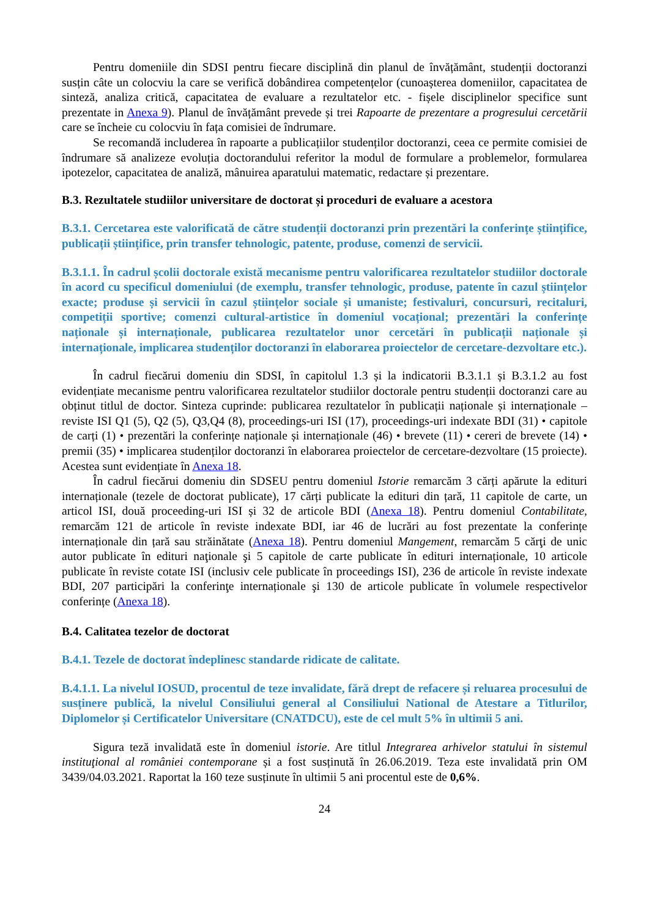Pentru domeniile din SDSI pentru fiecare disciplină din planul de învățământ, studenții doctoranzi susțin câte un colocviu la care se verifică dobândirea competențelor (cunoașterea domeniilor, capacitatea de sinteză, analiza critică, capacitatea de evaluare a rezultatelor etc. - fișele disciplinelor specifice sunt prezentate in Anexa 9). Planul de învățământ prevede și trei Rapoarte de prezentare a progresului cercetării care se încheie cu colocviu în fața comisiei de îndrumare.
Se recomandă includerea în rapoarte a publicațiilor studenților doctoranzi, ceea ce permite comisiei de îndrumare să analizeze evoluția doctorandului referitor la modul de formulare a problemelor, formularea ipotezelor, capacitatea de analiză, mânuirea aparatului matematic, redactare și prezentare.
B.3. Rezultatele studiilor universitare de doctorat și proceduri de evaluare a acestora
B.3.1. Cercetarea este valorificată de către studenții doctoranzi prin prezentări la conferințe științifice, publicații științifice, prin transfer tehnologic, patente, produse, comenzi de servicii.
B.3.1.1. În cadrul școlii doctorale există mecanisme pentru valorificarea rezultatelor studiilor doctorale în acord cu specificul domeniului (de exemplu, transfer tehnologic, produse, patente în cazul științelor exacte; produse și servicii în cazul științelor sociale și umaniste; festivaluri, concursuri, recitaluri, competiții sportive; comenzi cultural-artistice în domeniul vocațional; prezentări la conferințe naționale și internaționale, publicarea rezultatelor unor cercetări în publicații naționale și internaționale, implicarea studenților doctoranzi în elaborarea proiectelor de cercetare-dezvoltare etc.).
În cadrul fiecărui domeniu din SDSI, în capitolul 1.3 și la indicatorii B.3.1.1 și B.3.1.2 au fost evidențiate mecanisme pentru valorificarea rezultatelor studiilor doctorale pentru studenții doctoranzi care au obținut titlul de doctor. Sinteza cuprinde: publicarea rezultatelor în publicații naționale și internaționale – reviste ISI Q1 (5), Q2 (5), Q3,Q4 (8), proceedings-uri ISI (17), proceedings-uri indexate BDI (31) • capitole de carți (1) • prezentări la conferințe naționale și internaționale (46) • brevete (11) • cereri de brevete (14) • premii (35) • implicarea studenților doctoranzi în elaborarea proiectelor de cercetare-dezvoltare (15 proiecte). Acestea sunt evidențiate în Anexa 18.
În cadrul fiecărui domeniu din SDSEU pentru domeniul Istorie remarcăm 3 cărți apărute la edituri internaționale (tezele de doctorat publicate), 17 cărți publicate la edituri din țară, 11 capitole de carte, un articol ISI, două proceeding-uri ISI și 32 de articole BDI (Anexa 18). Pentru domeniul Contabilitate, remarcăm 121 de articole în reviste indexate BDI, iar 46 de lucrări au fost prezentate la conferințe internaționale din țară sau străinătate (Anexa 18). Pentru domeniul Mangement, remarcăm 5 cărţi de unic autor publicate în edituri naţionale şi 5 capitole de carte publicate în edituri internaționale, 10 articole publicate în reviste cotate ISI (inclusiv cele publicate în proceedings ISI), 236 de articole în reviste indexate BDI, 207 participări la conferinţe internaționale şi 130 de articole publicate în volumele respectivelor conferințe (Anexa 18).
B.4. Calitatea tezelor de doctorat
B.4.1. Tezele de doctorat îndeplinesc standarde ridicate de calitate.
B.4.1.1. La nivelul IOSUD, procentul de teze invalidate, fără drept de refacere și reluarea procesului de susținere publică, la nivelul Consiliului general al Consiliului National de Atestare a Titlurilor, Diplomelor și Certificatelor Universitare (CNATDCU), este de cel mult 5% în ultimii 5 ani.
Sigura teză invalidată este în domeniul istorie. Are titlul Integrarea arhivelor statului în sistemul instituţional al româniei contemporane și a fost susținută în 26.06.2019. Teza este invalidată prin OM 3439/04.03.2021. Raportat la 160 teze susținute în ultimii 5 ani procentul este de 0,6%.
24